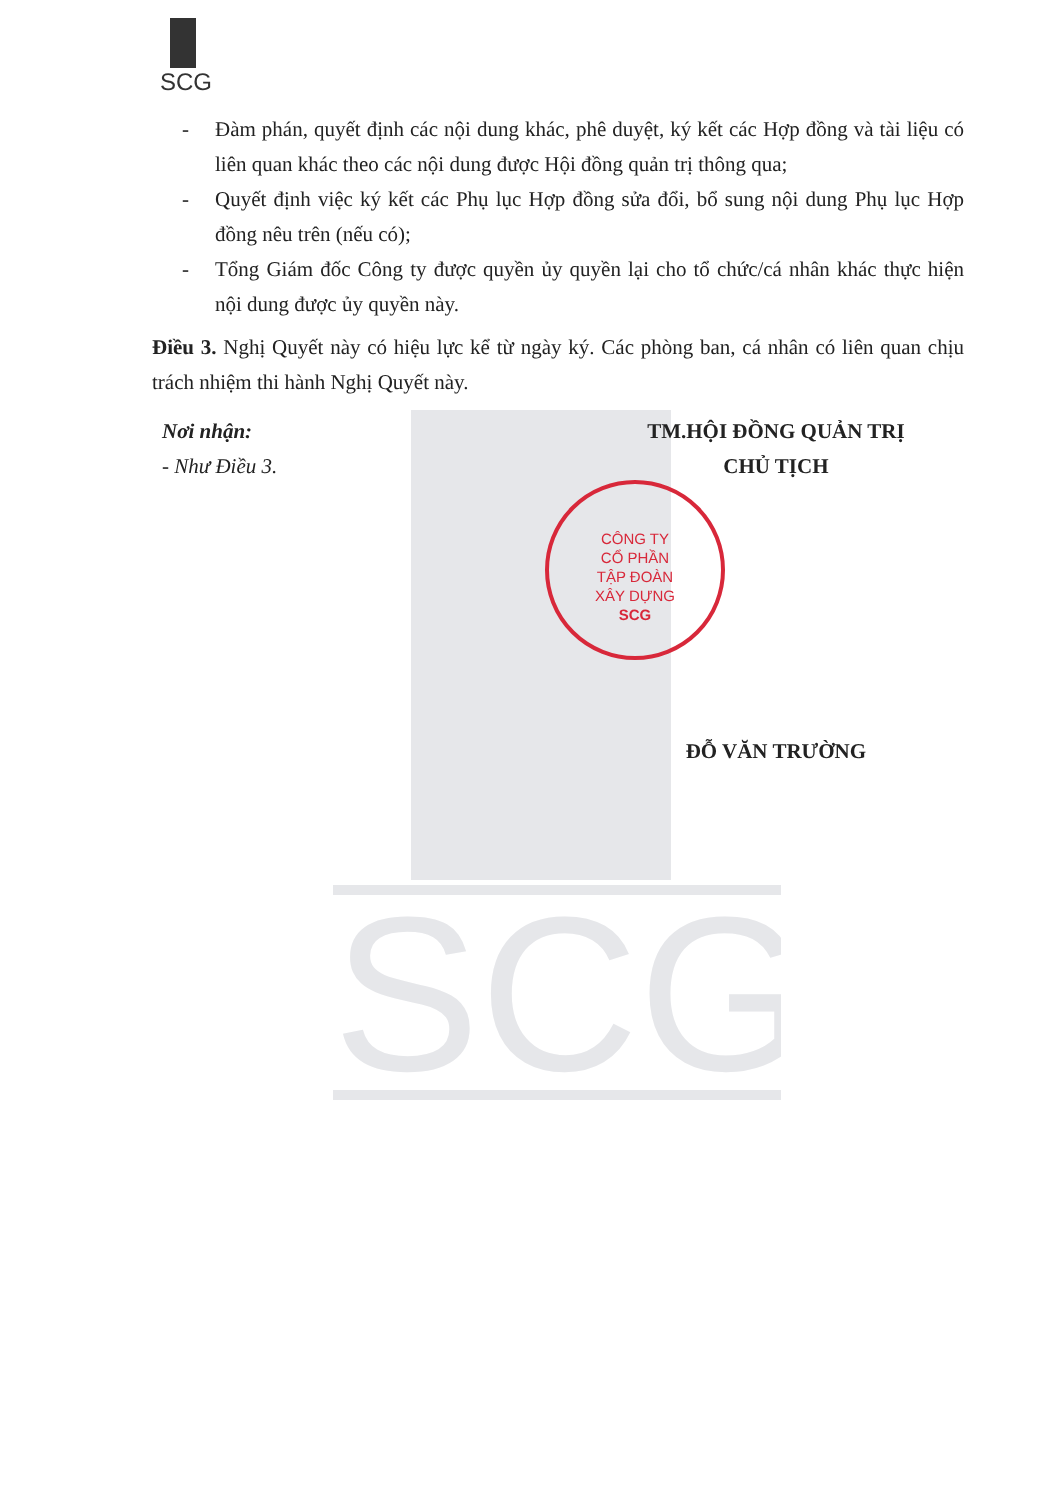SCG
SCG
CÔNG TY
CỔ PHẦN
TẬP ĐOÀN
XÂY DỰNG
SCG
- Đàm phán, quyết định các nội dung khác, phê duyệt, ký kết các Hợp đồng và tài liệu có liên quan khác theo các nội dung được Hội đồng quản trị thông qua;
- Quyết định việc ký kết các Phụ lục Hợp đồng sửa đổi, bổ sung nội dung Phụ lục Hợp đồng nêu trên (nếu có);
- Tổng Giám đốc Công ty được quyền ủy quyền lại cho tổ chức/cá nhân khác thực hiện nội dung được ủy quyền này.
Điều 3. Nghị Quyết này có hiệu lực kể từ ngày ký. Các phòng ban, cá nhân có liên quan chịu trách nhiệm thi hành Nghị Quyết này.
Nơi nhận:
- Như Điều 3.
TM.HỘI ĐỒNG QUẢN TRỊ
CHỦ TỊCH
ĐỖ VĂN TRƯỜNG